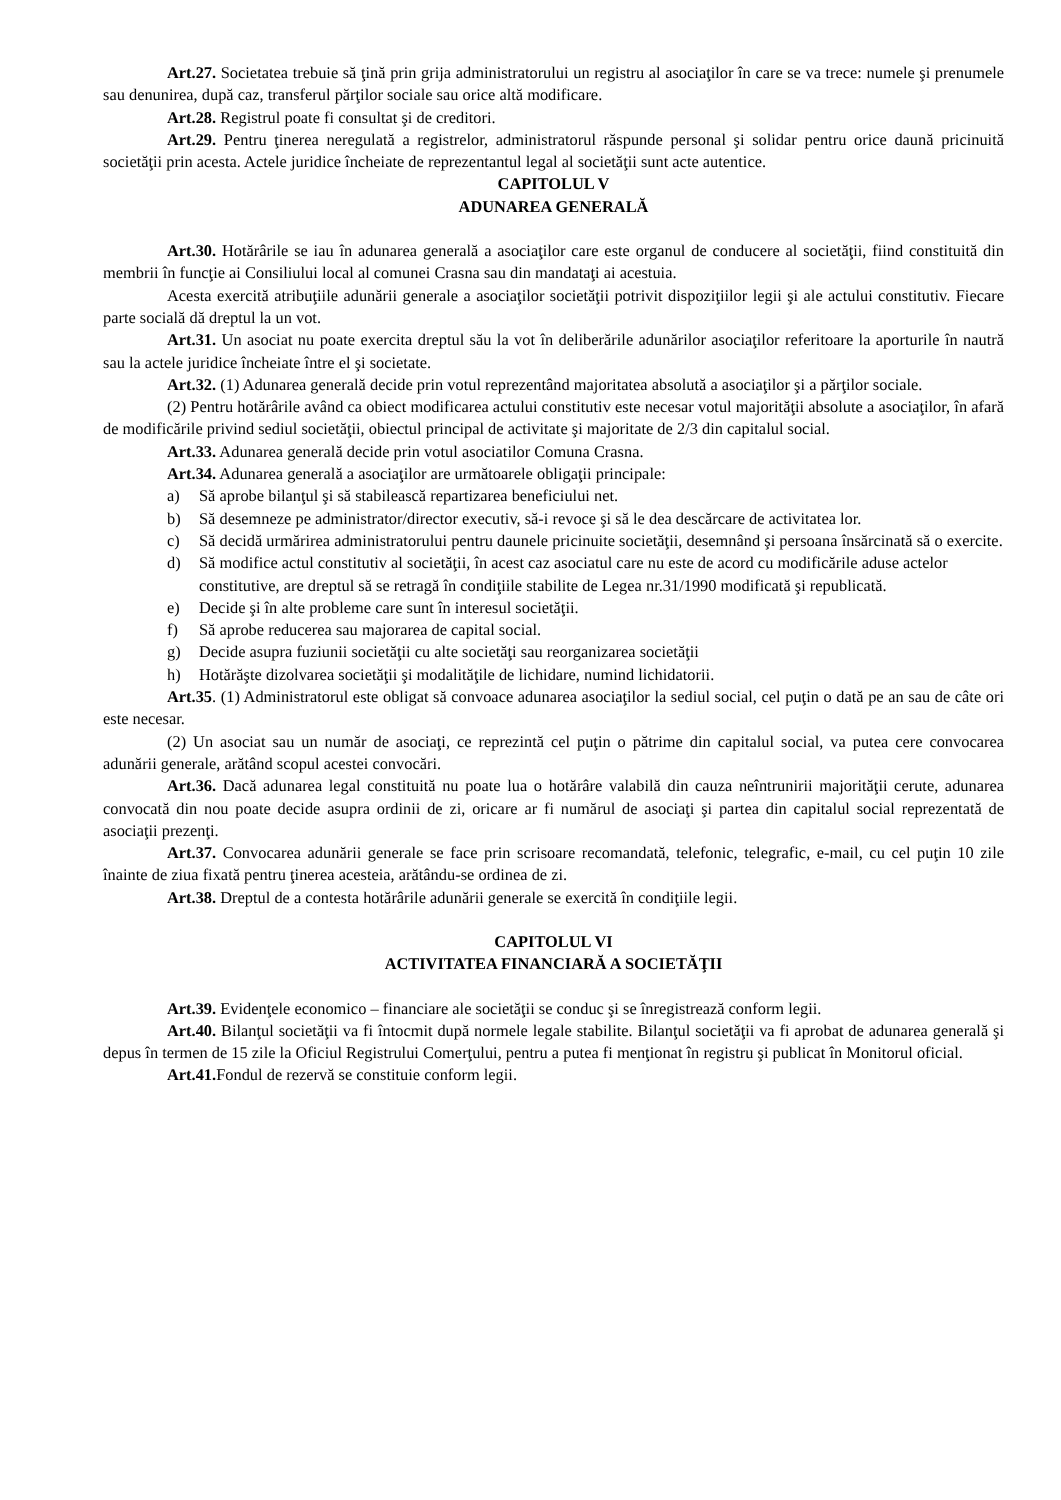Art.27. Societatea trebuie să ţină prin grija administratorului un registru al asociaţilor în care se va trece: numele şi prenumele sau denunirea, după caz, transferul părţilor sociale sau orice altă modificare.
Art.28. Registrul poate fi consultat şi de creditori.
Art.29. Pentru ţinerea neregulată a registrelor, administratorul răspunde personal şi solidar pentru orice daună pricinuită societăţii prin acesta. Actele juridice încheiate de reprezentantul legal al societăţii sunt acte autentice.
CAPITOLUL V
ADUNAREA GENERALĂ
Art.30. Hotărârile se iau în adunarea generală a asociaţilor care este organul de conducere al societăţii, fiind constituită din membrii în funcţie ai Consiliului local al comunei Crasna sau din mandataţi ai acestuia.
Acesta exercită atribuţiile adunării generale a asociaţilor societăţii potrivit dispoziţiilor legii şi ale actului constitutiv. Fiecare parte socială dă dreptul la un vot.
Art.31. Un asociat nu poate exercita dreptul său la vot în deliberările adunărilor asociaţilor referitoare la aporturile în nautră sau la actele juridice încheiate între el şi societate.
Art.32. (1) Adunarea generală decide prin votul reprezentând majoritatea absolută a asociaţilor şi a părţilor sociale.
(2) Pentru hotărârile având ca obiect modificarea actului constitutiv este necesar votul majorităţii absolute a asociaţilor, în afară de modificările privind sediul societăţii, obiectul principal de activitate şi majoritate de 2/3 din capitalul social.
Art.33. Adunarea generală decide prin votul asociatilor Comuna Crasna.
Art.34. Adunarea generală a asociaţilor are următoarele obligaţii principale:
a) Să aprobe bilanţul şi să stabilească repartizarea beneficiului net.
b) Să desemneze pe administrator/director executiv, să-i revoce şi să le dea descărcare de activitatea lor.
c) Să decidă urmărirea administratorului pentru daunele pricinuite societăţii, desemnând şi persoana însărcinată să o exercite.
d) Să modifice actul constitutiv al societăţii, în acest caz asociatul care nu este de acord cu modificările aduse actelor constitutive, are dreptul să se retragă în condiţiile stabilite de Legea nr.31/1990 modificată şi republicată.
e) Decide şi în alte probleme care sunt în interesul societăţii.
f) Să aprobe reducerea sau majorarea de capital social.
g) Decide asupra fuziunii societăţii cu alte societăţi sau reorganizarea societăţii
h) Hotărăşte dizolvarea societăţii şi modalităţile de lichidare, numind lichidatorii.
Art.35. (1) Administratorul este obligat să convoace adunarea asociaţilor la sediul social, cel puţin o dată pe an sau de câte ori este necesar.
(2) Un asociat sau un număr de asociaţi, ce reprezintă cel puţin o pătrime din capitalul social, va putea cere convocarea adunării generale, arătând scopul acestei convocări.
Art.36. Dacă adunarea legal constituită nu poate lua o hotărâre valabilă din cauza neîntrunirii majorităţii cerute, adunarea convocată din nou poate decide asupra ordinii de zi, oricare ar fi numărul de asociaţi şi partea din capitalul social reprezentată de asociaţii prezenţi.
Art.37. Convocarea adunării generale se face prin scrisoare recomandată, telefonic, telegrafic, e-mail, cu cel puţin 10 zile înainte de ziua fixată pentru ţinerea acesteia, arătându-se ordinea de zi.
Art.38. Dreptul de a contesta hotărârile adunării generale se exercită în condiţiile legii.
CAPITOLUL VI
ACTIVITATEA FINANCIARĂ A SOCIETĂŢII
Art.39. Evidenţele economico – financiare ale societăţii se conduc şi se înregistrează conform legii.
Art.40. Bilanţul societăţii va fi întocmit după normele legale stabilite. Bilanţul societăţii va fi aprobat de adunarea generală şi depus în termen de 15 zile la Oficiul Registrului Comerţului, pentru a putea fi menţionat în registru şi publicat în Monitorul oficial.
Art.41. Fondul de rezervă se constituie conform legii.